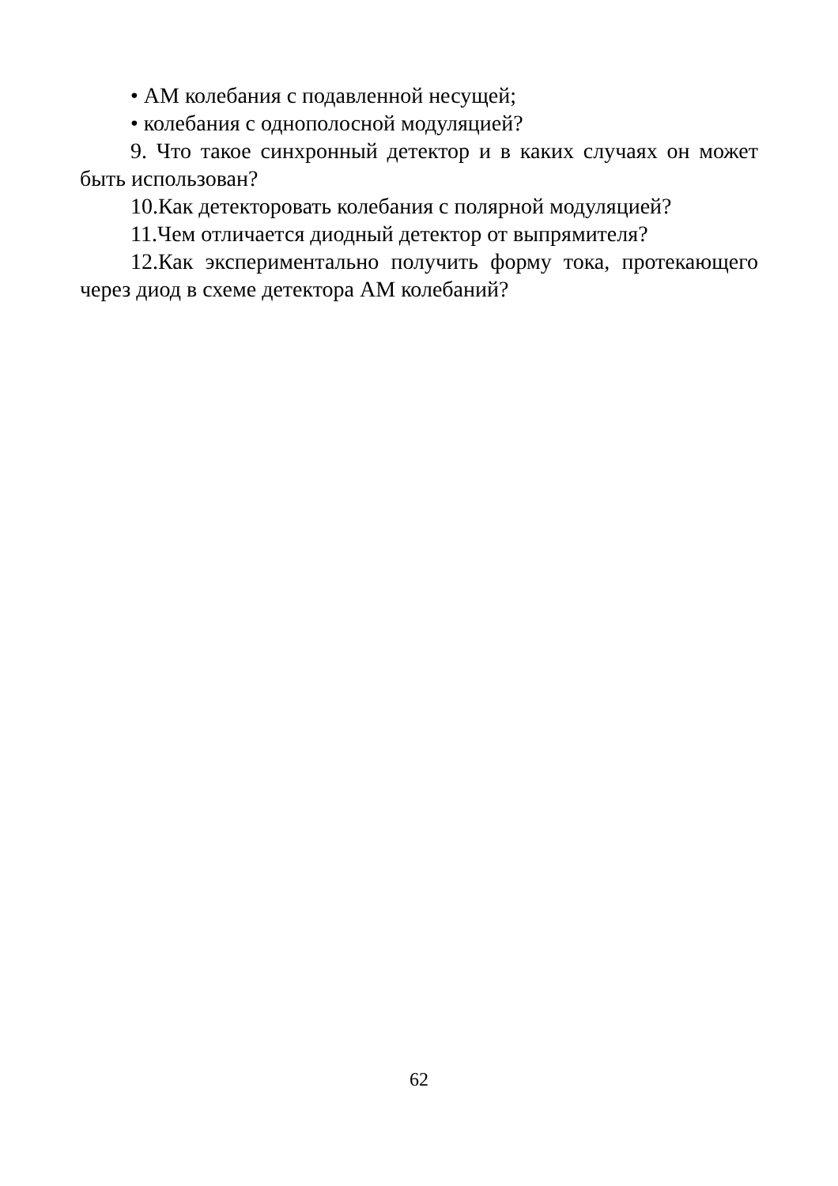• АМ колебания с подавленной несущей;
• колебания с однополосной модуляцией?
9. Что такое синхронный детектор и в каких случаях он может быть использован?
10.Как детекторовать колебания с полярной модуляцией?
11.Чем отличается диодный детектор от выпрямителя?
12.Как экспериментально получить форму тока, протекающего через диод в схеме детектора АМ колебаний?
62